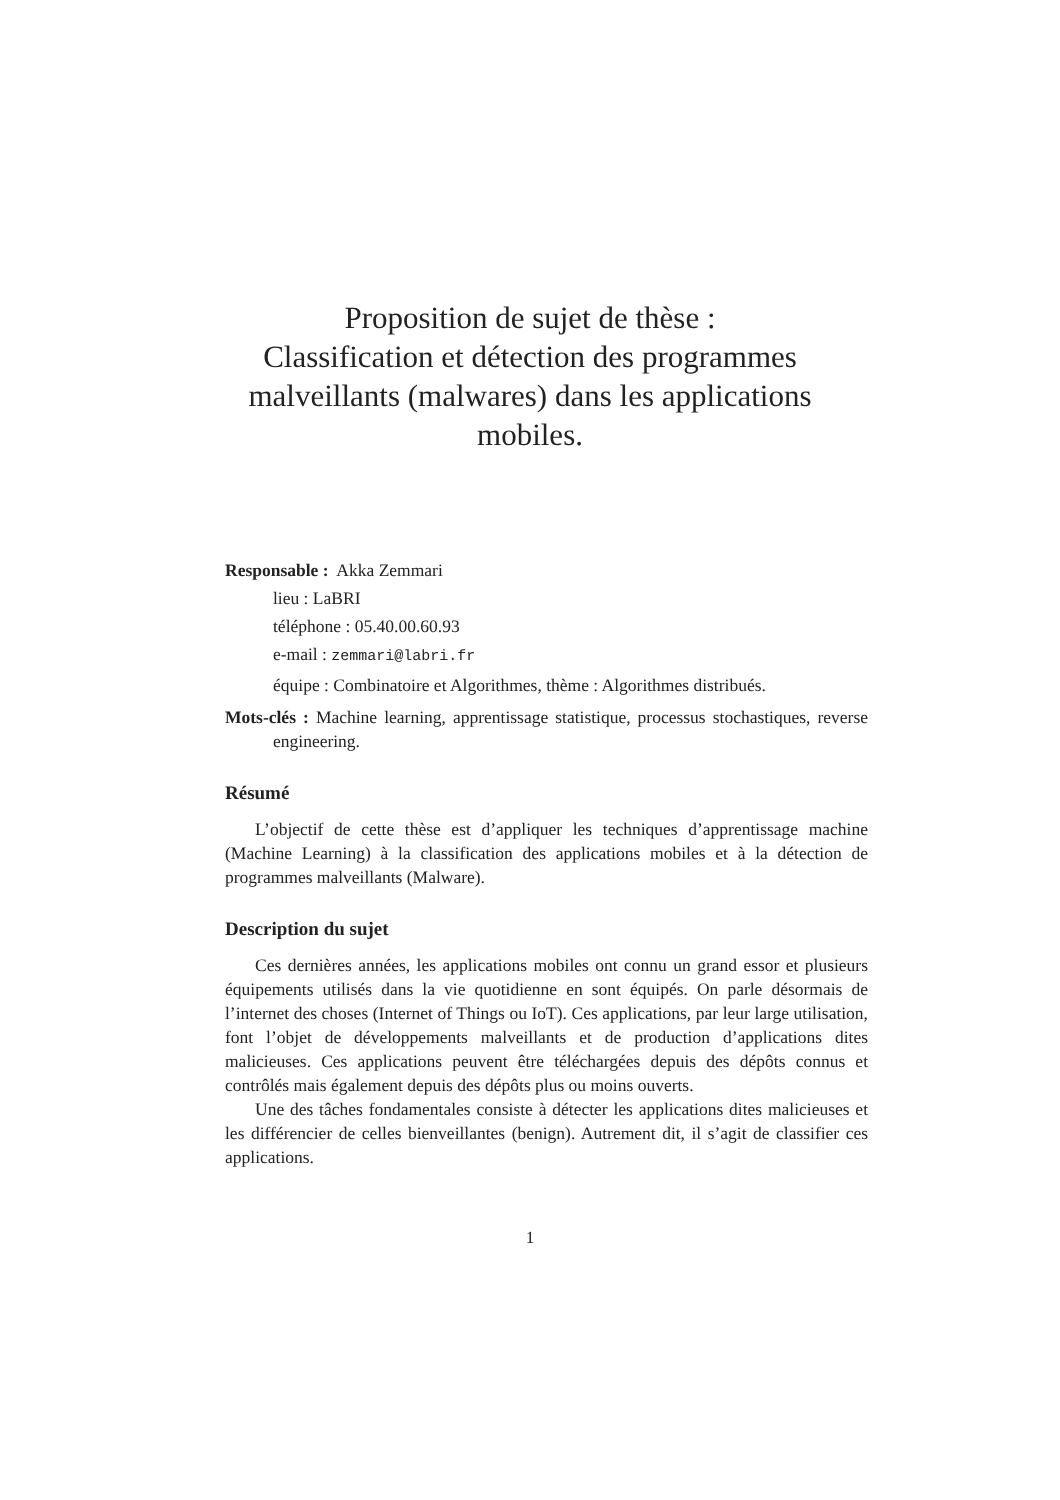Proposition de sujet de thèse :
Classification et détection des programmes
malveillants (malwares) dans les applications
mobiles.
Responsable : Akka Zemmari
lieu : LaBRI
téléphone : 05.40.00.60.93
e-mail : zemmari@labri.fr
équipe : Combinatoire et Algorithmes, thème : Algorithmes distribués.
Mots-clés : Machine learning, apprentissage statistique, processus stochastiques, reverse engineering.
Résumé
L’objectif de cette thèse est d’appliquer les techniques d’apprentissage machine (Machine Learning) à la classification des applications mobiles et à la détection de programmes malveillants (Malware).
Description du sujet
Ces dernières années, les applications mobiles ont connu un grand essor et plusieurs équipements utilisés dans la vie quotidienne en sont équipés. On parle désormais de l’internet des choses (Internet of Things ou IoT). Ces applications, par leur large utilisation, font l’objet de développements malveillants et de production d’applications dites malicieuses. Ces applications peuvent être téléchargées depuis des dépôts connus et contrôlés mais également depuis des dépôts plus ou moins ouverts.
Une des tâches fondamentales consiste à détecter les applications dites malicieuses et les différencier de celles bienveillantes (benign). Autrement dit, il s’agit de classifier ces applications.
1